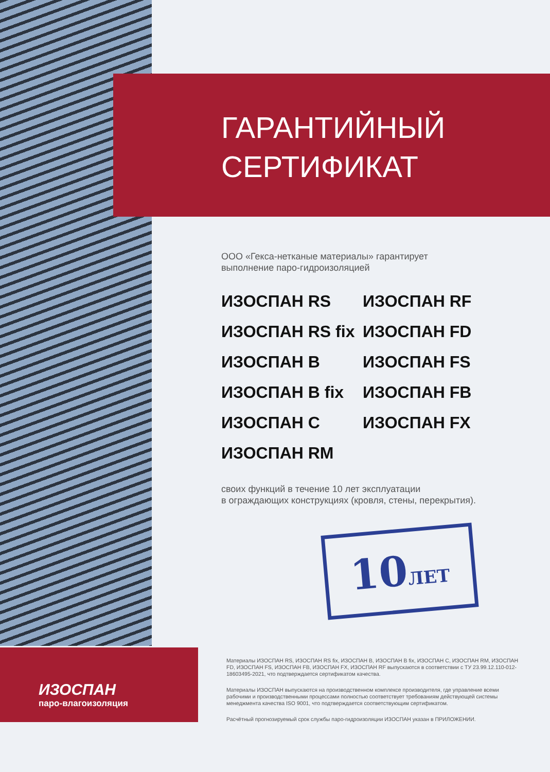ИЗОСПАН
паро-влагоизоляция
ГАРАНТИЙНЫЙ
СЕРТИФИКАТ
ООО «Гекса-нетканые материалы» гарантирует
выполнение паро-гидроизоляцией
ИЗОСПАН RS
ИЗОСПАН RF
ИЗОСПАН RS fix
ИЗОСПАН FD
ИЗОСПАН B
ИЗОСПАН FS
ИЗОСПАН B fix
ИЗОСПАН FB
ИЗОСПАН C
ИЗОСПАН FX
ИЗОСПАН RM
своих функций в течение 10 лет эксплуатации
в ограждающих конструкциях (кровля, стены, перекрытия).
10ЛЕТ
Материалы ИЗОСПАН RS, ИЗОСПАН RS fix, ИЗОСПАН B, ИЗОСПАН B fix, ИЗОСПАН C, ИЗОСПАН RM, ИЗОСПАН FD, ИЗОСПАН FS, ИЗОСПАН FB, ИЗОСПАН FX, ИЗОСПАН RF выпускаются в соответствии с ТУ 23.99.12.110-012-18603495-2021, что подтверждается сертификатом качества.
Материалы ИЗОСПАН выпускаются на производственном комплексе производителя, где управление всеми рабочими и производственными процессами полностью соответствует требованиям действующей системы менеджмента качества ISO 9001, что подтверждается соответствующим сертификатом.
Расчётный прогнозируемый срок службы паро-гидроизоляции ИЗОСПАН указан в ПРИЛОЖЕНИИ.